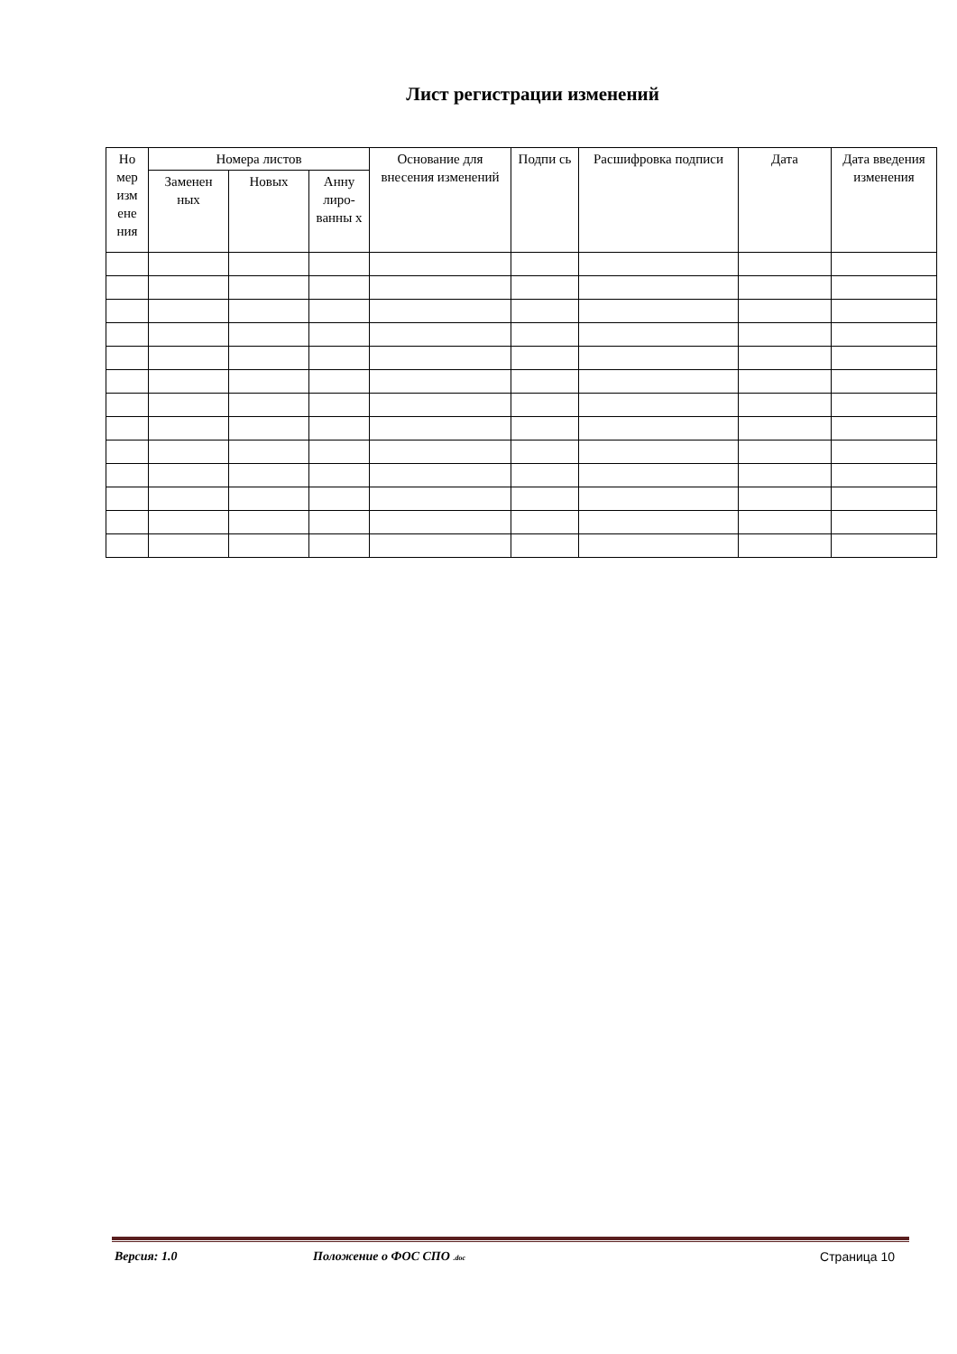Лист регистрации изменений
| Но мер изм ене ния | Номера листов | | | Основание для внесения изменений | Подпи сь | Расшифровка подписи | Дата | Дата введения изменения |
| --- | --- | --- | --- | --- | --- | --- | --- | --- |
| | Заменен ных | Новых | Анну лиро-ванны х | | | | | |
Версия: 1.0 Положение о ФОС СПО .doc Страница 10